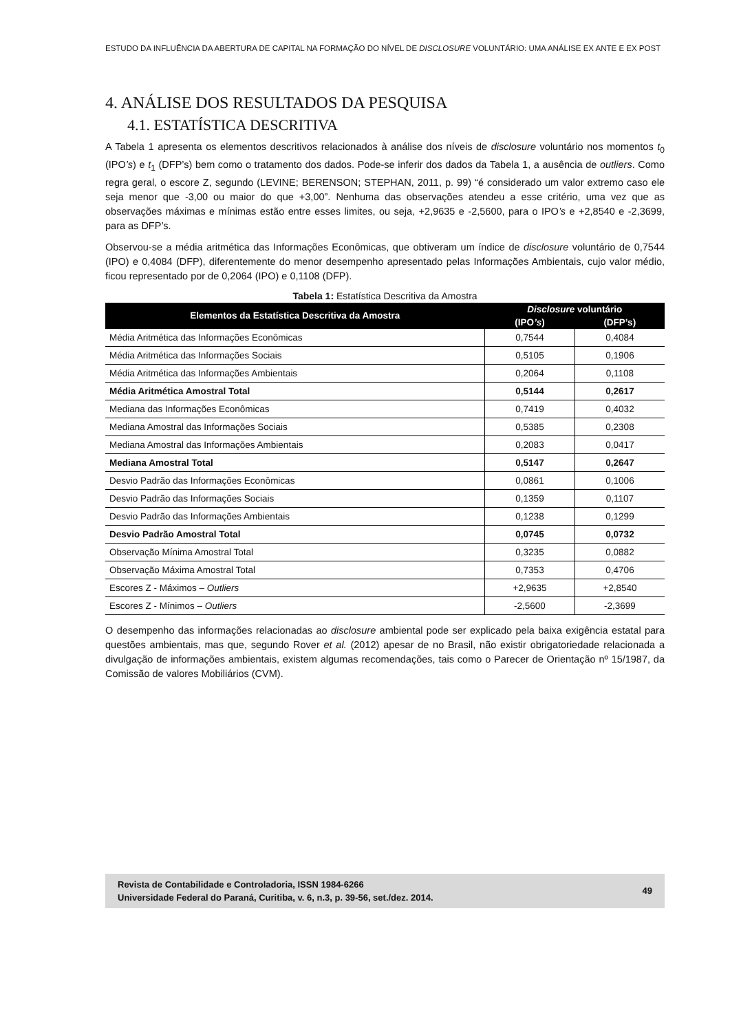ESTUDO DA INFLUÊNCIA DA ABERTURA DE CAPITAL NA FORMAÇÃO DO NÍVEL DE DISCLOSURE VOLUNTÁRIO: UMA ANÁLISE EX ANTE E EX POST
4. ANÁLISE DOS RESULTADOS DA PESQUISA
4.1. ESTATÍSTICA DESCRITIVA
A Tabela 1 apresenta os elementos descritivos relacionados à análise dos níveis de disclosure voluntário nos momentos t<sub>0</sub> (IPO’s) e t<sub>1</sub> (DFP’s) bem como o tratamento dos dados. Pode-se inferir dos dados da Tabela 1, a ausência de outliers. Como regra geral, o escore Z, segundo (LEVINE; BERENSON; STEPHAN, 2011, p. 99) “é considerado um valor extremo caso ele seja menor que -3,00 ou maior do que +3,00”. Nenhuma das observações atendeu a esse critério, uma vez que as observações máximas e mínimas estão entre esses limites, ou seja, +2,9635 e -2,5600, para o IPO’s e +2,8540 e -2,3699, para as DFP’s.
Observou-se a média aritmética das Informações Econômicas, que obtiveram um índice de disclosure voluntário de 0,7544 (IPO) e 0,4084 (DFP), diferentemente do menor desempenho apresentado pelas Informações Ambientais, cujo valor médio, ficou representado por de 0,2064 (IPO) e 0,1108 (DFP).
Tabela 1: Estatística Descritiva da Amostra
| Elementos da Estatística Descritiva da Amostra | Disclosure voluntário | |
| --- | --- | --- |
| | (IPO ’s ) | (DFP’s) |
| Média Aritmética das Informações Econômicas | 0,7544 | 0,4084 |
| Média Aritmética das Informações Sociais | 0,5105 | 0,1906 |
| Média Aritmética das Informações Ambientais | 0,2064 | 0,1108 |
| Média Aritmética Amostral Total | 0,5144 | 0,2617 |
| Mediana das Informações Econômicas | 0,7419 | 0,4032 |
| Mediana Amostral das Informações Sociais | 0,5385 | 0,2308 |
| Mediana Amostral das Informações Ambientais | 0,2083 | 0,0417 |
| Mediana Amostral Total | 0,5147 | 0,2647 |
| Desvio Padrão das Informações Econômicas | 0,0861 | 0,1006 |
| Desvio Padrão das Informações Sociais | 0,1359 | 0,1107 |
| Desvio Padrão das Informações Ambientais | 0,1238 | 0,1299 |
| Desvio Padrão Amostral Total | 0,0745 | 0,0732 |
| Observação Mínima Amostral Total | 0,3235 | 0,0882 |
| Observação Máxima Amostral Total | 0,7353 | 0,4706 |
| Escores Z - Máximos – Outliers | +2,9635 | +2,8540 |
| Escores Z - Mínimos – Outliers | -2,5600 | -2,3699 |
O desempenho das informações relacionadas ao disclosure ambiental pode ser explicado pela baixa exigência estatal para questões ambientais, mas que, segundo Rover et al. (2012) apesar de no Brasil, não existir obrigatoriedade relacionada a divulgação de informações ambientais, existem algumas recomendações, tais como o Parecer de Orientação nº 15/1987, da Comissão de valores Mobiliários (CVM).
Revista de Contabilidade e Controladoria, ISSN 1984-6266
Universidade Federal do Paraná, Curitiba, v. 6, n.3, p. 39-56, set./dez. 2014.
49